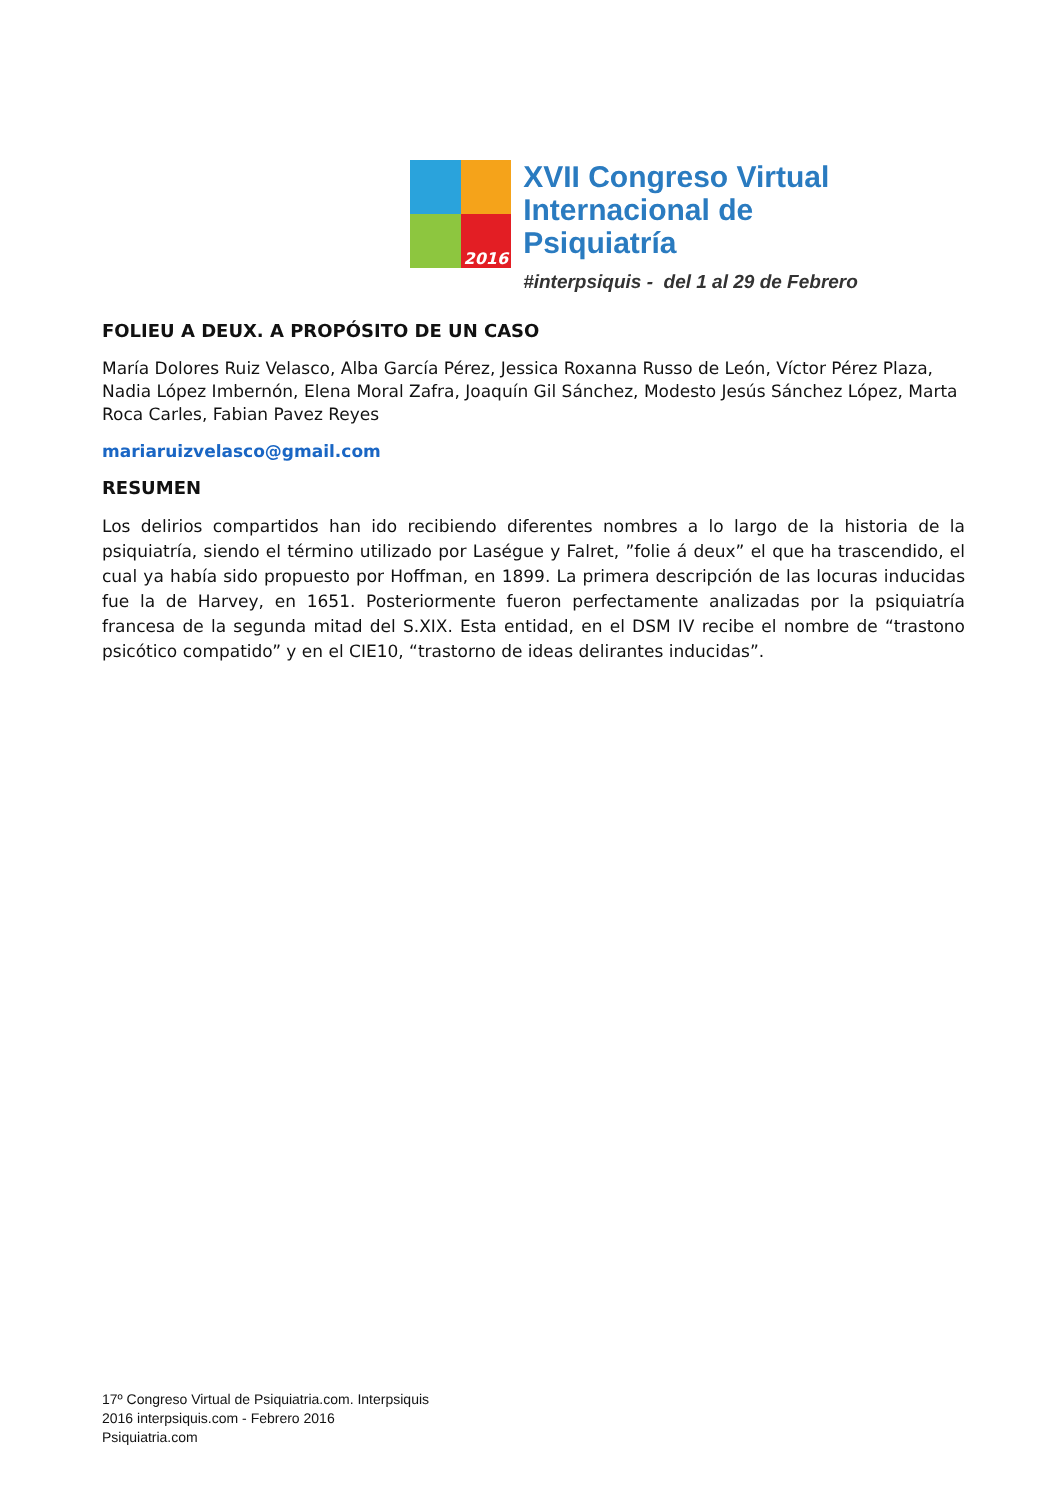2016
XVII Congreso Virtual
Internacional de Psiquiatría
#interpsiquis - del 1 al 29 de Febrero
FOLIEU A DEUX. A PROPÓSITO DE UN CASO
María Dolores Ruiz Velasco, Alba García Pérez, Jessica Roxanna Russo de León, Víctor Pérez Plaza, Nadia López Imbernón, Elena Moral Zafra, Joaquín Gil Sánchez, Modesto Jesús Sánchez López, Marta Roca Carles, Fabian Pavez Reyes
mariaruizvelasco@gmail.com
RESUMEN
Los delirios compartidos han ido recibiendo diferentes nombres a lo largo de la historia de la psiquiatría, siendo el término utilizado por Laségue y Falret, ”folie á deux” el que ha trascendido, el cual ya había sido propuesto por Hoffman, en 1899. La primera descripción de las locuras inducidas fue la de Harvey, en 1651. Posteriormente fueron perfectamente analizadas por la psiquiatría francesa de la segunda mitad del S.XIX. Esta entidad, en el DSM IV recibe el nombre de “trastono psicótico compatido” y en el CIE10, “trastorno de ideas delirantes inducidas”.
17º Congreso Virtual de Psiquiatria.com. Interpsiquis
2016 interpsiquis.com - Febrero 2016
Psiquiatria.com